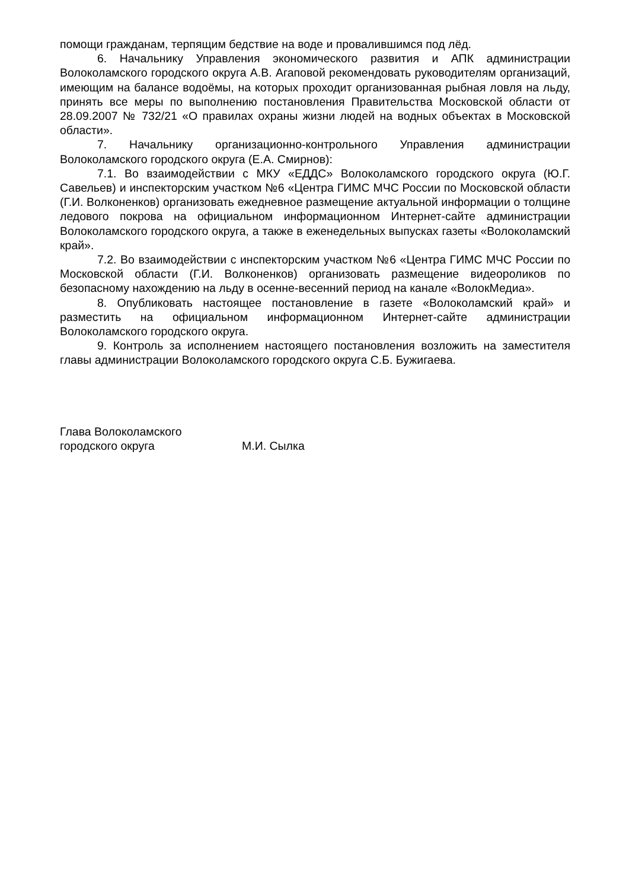помощи гражданам, терпящим бедствие на воде и провалившимся под лёд.
6. Начальнику Управления экономического развития и АПК администрации Волоколамского городского округа А.В. Агаповой рекомендовать руководителям организаций, имеющим на балансе водоёмы, на которых проходит организованная рыбная ловля на льду, принять все меры по выполнению постановления Правительства Московской области от 28.09.2007 № 732/21 «О правилах охраны жизни людей на водных объектах в Московской области».
7. Начальнику организационно-контрольного Управления администрации Волоколамского городского округа (Е.А. Смирнов):
7.1. Во взаимодействии с МКУ «ЕДДС» Волоколамского городского округа (Ю.Г. Савельев) и инспекторским участком №6 «Центра ГИМС МЧС России по Московской области (Г.И. Волконенков) организовать ежедневное размещение актуальной информации о толщине ледового покрова на официальном информационном Интернет-сайте администрации Волоколамского городского округа, а также в еженедельных выпусках газеты «Волоколамский край».
7.2. Во взаимодействии с инспекторским участком №6 «Центра ГИМС МЧС России по Московской области (Г.И. Волконенков) организовать размещение видеороликов по безопасному нахождению на льду в осенне-весенний период на канале «ВолокМедиа».
8. Опубликовать настоящее постановление в газете «Волоколамский край» и разместить на официальном информационном Интернет-сайте администрации Волоколамского городского округа.
9. Контроль за исполнением настоящего постановления возложить на заместителя главы администрации Волоколамского городского округа С.Б. Бужигаева.
Глава Волоколамского
городского округа М.И. Сылка